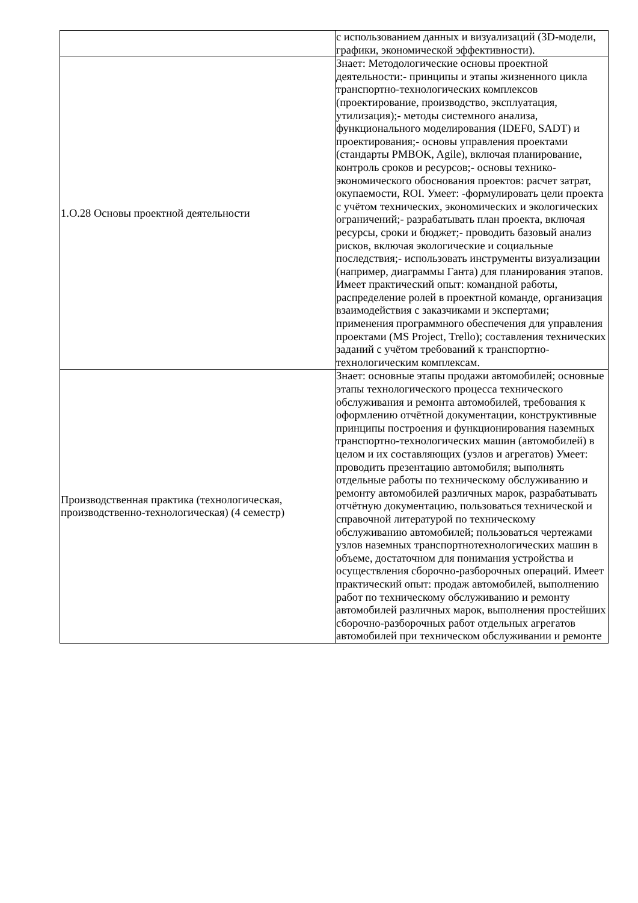| | с использованием данных и визуализаций (3D-модели, графики, экономической эффективности). |
| 1.О.28 Основы проектной деятельности | Знает: Методологические основы проектной деятельности:- принципы и этапы жизненного цикла транспортно-технологических комплексов (проектирование, производство, эксплуатация, утилизация);- методы системного анализа, функционального моделирования (IDEF0, SADT) и проектирования;- основы управления проектами (стандарты PMBOK, Agile), включая планирование, контроль сроков и ресурсов;- основы технико-экономического обоснования проектов: расчет затрат, окупаемости, ROI. Умеет: -формулировать цели проекта с учётом технических, экономических и экологических ограничений;- разрабатывать план проекта, включая ресурсы, сроки и бюджет;- проводить базовый анализ рисков, включая экологические и социальные последствия;- использовать инструменты визуализации (например, диаграммы Ганта) для планирования этапов. Имеет практический опыт: командной работы, распределение ролей в проектной команде, организация взаимодействия с заказчиками и экспертами; применения программного обеспечения для управления проектами (MS Project, Trello); составления технических заданий с учётом требований к транспортно-технологическим комплексам. |
| Производственная практика (технологическая, производственно-технологическая) (4 семестр) | Знает: основные этапы продажи автомобилей; основные этапы технологического процесса технического обслуживания и ремонта автомобилей, требования к оформлению отчётной документации, конструктивные принципы построения и функционирования наземных транспортно-технологических машин (автомобилей) в целом и их составляющих (узлов и агрегатов) Умеет: проводить презентацию автомобиля; выполнять отдельные работы по техническому обслуживанию и ремонту автомобилей различных марок, разрабатывать отчётную документацию, пользоваться технической и справочной литературой по техническому обслуживанию автомобилей; пользоваться чертежами узлов наземных транспортнотехнологических машин в объеме, достаточном для понимания устройства и осуществления сборочно-разборочных операций. Имеет практический опыт: продаж автомобилей, выполнению работ по техническому обслуживанию и ремонту автомобилей различных марок, выполнения простейших сборочно-разборочных работ отдельных агрегатов автомобилей при техническом обслуживании и ремонте |